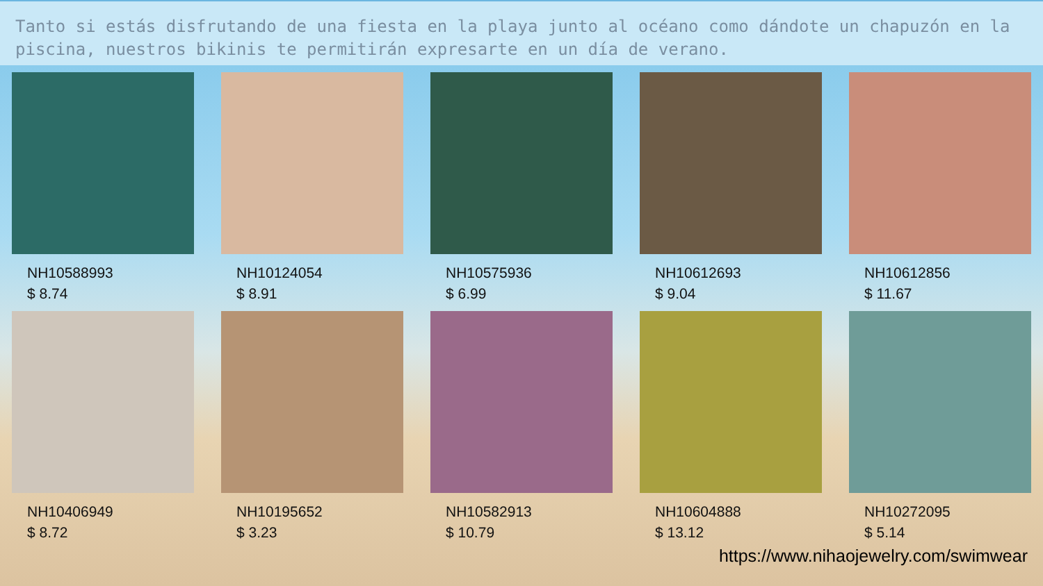Tanto si estás disfrutando de una fiesta en la playa junto al océano como dándote un chapuzón en la piscina, nuestros bikinis te permitirán expresarte en un día de verano.
NH10588993
$ 8.74
NH10124054
$ 8.91
NH10575936
$ 6.99
NH10612693
$ 9.04
NH10612856
$ 11.67
NH10406949
$ 8.72
NH10195652
$ 3.23
NH10582913
$ 10.79
NH10604888
$ 13.12
NH10272095
$ 5.14
https://www.nihaojewelry.com/swimwear